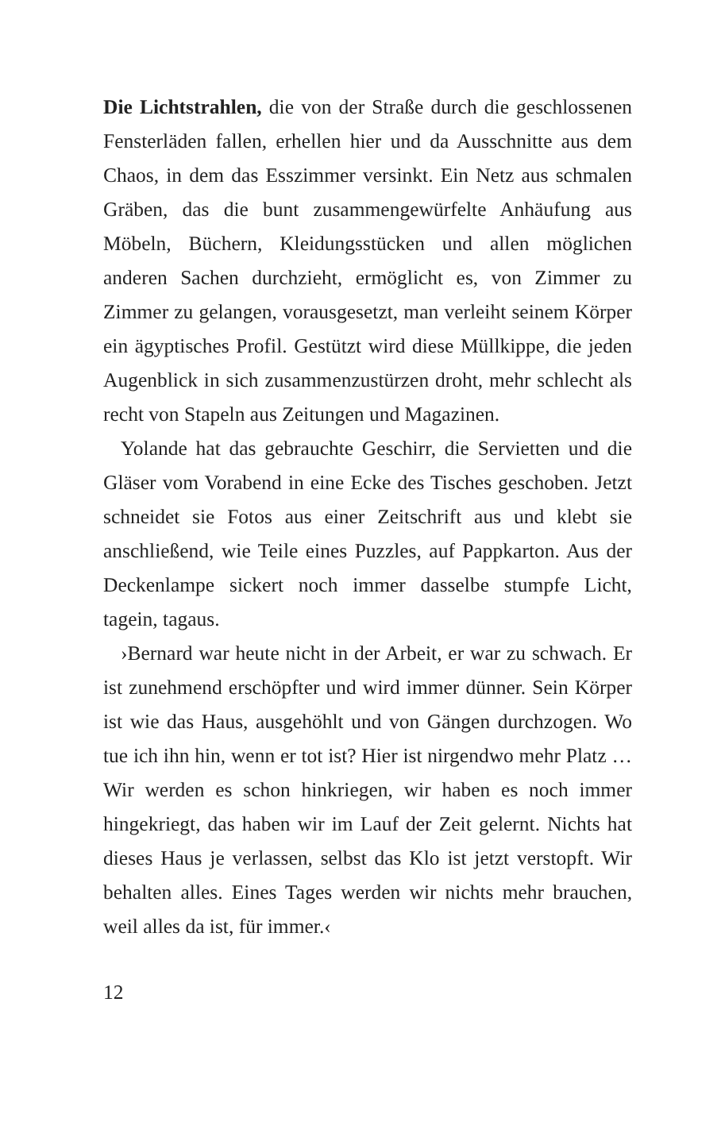Die Lichtstrahlen, die von der Straße durch die geschlossenen Fensterläden fallen, erhellen hier und da Ausschnitte aus dem Chaos, in dem das Esszimmer versinkt. Ein Netz aus schmalen Gräben, das die bunt zusammengewürfelte Anhäufung aus Möbeln, Büchern, Kleidungsstücken und allen möglichen anderen Sachen durchzieht, ermöglicht es, von Zimmer zu Zimmer zu gelangen, vorausgesetzt, man verleiht seinem Körper ein ägyptisches Profil. Gestützt wird diese Müllkippe, die jeden Augenblick in sich zusammenzustürzen droht, mehr schlecht als recht von Stapeln aus Zeitungen und Magazinen.
Yolande hat das gebrauchte Geschirr, die Servietten und die Gläser vom Vorabend in eine Ecke des Tisches geschoben. Jetzt schneidet sie Fotos aus einer Zeitschrift aus und klebt sie anschließend, wie Teile eines Puzzles, auf Pappkarton. Aus der Deckenlampe sickert noch immer dasselbe stumpfe Licht, tagein, tagaus.
›Bernard war heute nicht in der Arbeit, er war zu schwach. Er ist zunehmend erschöpfter und wird immer dünner. Sein Körper ist wie das Haus, ausgehöhlt und von Gängen durchzogen. Wo tue ich ihn hin, wenn er tot ist? Hier ist nirgendwo mehr Platz … Wir werden es schon hinkriegen, wir haben es noch immer hingekriegt, das haben wir im Lauf der Zeit gelernt. Nichts hat dieses Haus je verlassen, selbst das Klo ist jetzt verstopft. Wir behalten alles. Eines Tages werden wir nichts mehr brauchen, weil alles da ist, für immer.‹
12